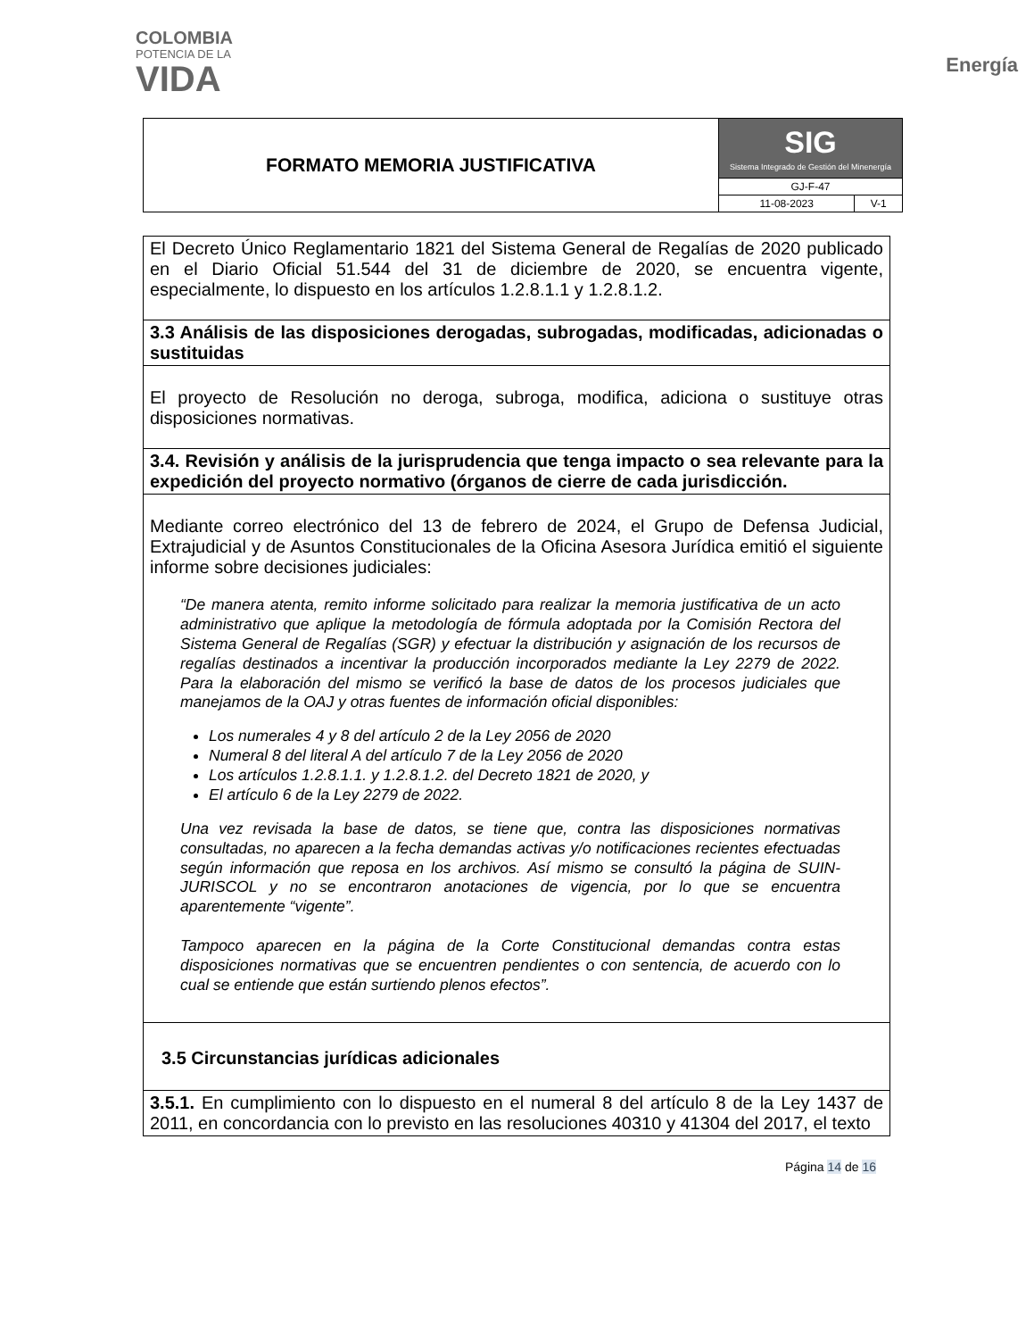COLOMBIA
POTENCIA DE LA
VIDA
Energía
| FORMATO MEMORIA JUSTIFICATIVA | SIG Sistema Integrado de Gestión del Minenergía | |
| | GJ-F-47 | |
| | 11-08-2023 | V-1 |
| El Decreto Único Reglamentario 1821 del Sistema General de Regalías de 2020 publicado en el Diario Oficial 51.544 del 31 de diciembre de 2020, se encuentra vigente, especialmente, lo dispuesto en los artículos 1.2.8.1.1 y 1.2.8.1.2. |
| 3.3 Análisis de las disposiciones derogadas, subrogadas, modificadas, adicionadas o sustituidas |
| El proyecto de Resolución no deroga, subroga, modifica, adiciona o sustituye otras disposiciones normativas. |
| 3.4. Revisión y análisis de la jurisprudencia que tenga impacto o sea relevante para la expedición del proyecto normativo (órganos de cierre de cada jurisdicción. |
| Mediante correo electrónico del 13 de febrero de 2024, el Grupo de Defensa Judicial, Extrajudicial y de Asuntos Constitucionales de la Oficina Asesora Jurídica emitió el siguiente informe sobre decisiones judiciales: “De manera atenta, remito informe solicitado para realizar la memoria justificativa de un acto administrativo que aplique la metodología de fórmula adoptada por la Comisión Rectora del Sistema General de Regalías (SGR) y efectuar la distribución y asignación de los recursos de regalías destinados a incentivar la producción incorporados mediante la Ley 2279 de 2022. Para la elaboración del mismo se verificó la base de datos de los procesos judiciales que manejamos de la OAJ y otras fuentes de información oficial disponibles: Los numerales 4 y 8 del artículo 2 de la Ley 2056 de 2020 Numeral 8 del literal A del artículo 7 de la Ley 2056 de 2020 Los artículos 1.2.8.1.1. y 1.2.8.1.2. del Decreto 1821 de 2020, y El artículo 6 de la Ley 2279 de 2022. Una vez revisada la base de datos, se tiene que, contra las disposiciones normativas consultadas, no aparecen a la fecha demandas activas y/o notificaciones recientes efectuadas según información que reposa en los archivos. Así mismo se consultó la página de SUIN-JURISCOL y no se encontraron anotaciones de vigencia, por lo que se encuentra aparentemente “vigente”. Tampoco aparecen en la página de la Corte Constitucional demandas contra estas disposiciones normativas que se encuentren pendientes o con sentencia, de acuerdo con lo cual se entiende que están surtiendo plenos efectos”. |
| 3.5 Circunstancias jurídicas adicionales |
| 3.5.1. En cumplimiento con lo dispuesto en el numeral 8 del artículo 8 de la Ley 1437 de 2011, en concordancia con lo previsto en las resoluciones 40310 y 41304 del 2017, el texto |
Página 14 de 16